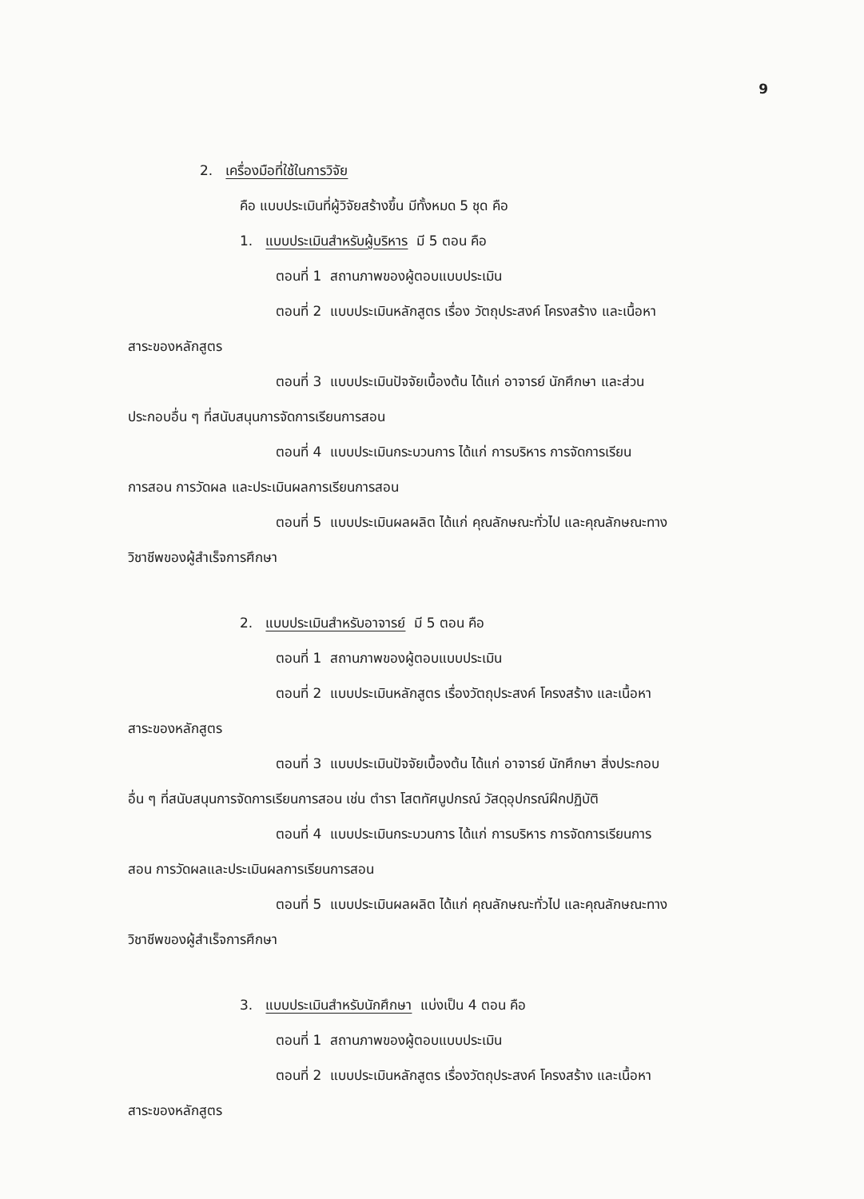9
2. เครื่องมือที่ใช้ในการวิจัย
คือ แบบประเมินที่ผู้วิจัยสร้างขึ้น มีทั้งหมด 5 ชุด คือ
1. แบบประเมินสำหรับผู้บริหาร มี 5 ตอน คือ
ตอนที่ 1 สถานภาพของผู้ตอบแบบประเมิน
ตอนที่ 2 แบบประเมินหลักสูตร เรื่อง วัตถุประสงค์ โครงสร้าง และเนื้อหา
สาระของหลักสูตร
ตอนที่ 3 แบบประเมินปัจจัยเบื้องต้น ได้แก่ อาจารย์ นักศึกษา และส่วน
ประกอบอื่น ๆ ที่สนับสนุนการจัดการเรียนการสอน
ตอนที่ 4 แบบประเมินกระบวนการ ได้แก่ การบริหาร การจัดการเรียน
การสอน การวัดผล และประเมินผลการเรียนการสอน
ตอนที่ 5 แบบประเมินผลผลิต ได้แก่ คุณลักษณะทั่วไป และคุณลักษณะทาง
วิชาชีพของผู้สำเร็จการศึกษา
2. แบบประเมินสำหรับอาจารย์ มี 5 ตอน คือ
ตอนที่ 1 สถานภาพของผู้ตอบแบบประเมิน
ตอนที่ 2 แบบประเมินหลักสูตร เรื่องวัตถุประสงค์ โครงสร้าง และเนื้อหา
สาระของหลักสูตร
ตอนที่ 3 แบบประเมินปัจจัยเบื้องต้น ได้แก่ อาจารย์ นักศึกษา สิ่งประกอบ
อื่น ๆ ที่สนับสนุนการจัดการเรียนการสอน เช่น ตำรา โสตทัศนูปกรณ์ วัสดุอุปกรณ์ฝึกปฏิบัติ
ตอนที่ 4 แบบประเมินกระบวนการ ได้แก่ การบริหาร การจัดการเรียนการ
สอน การวัดผลและประเมินผลการเรียนการสอน
ตอนที่ 5 แบบประเมินผลผลิต ได้แก่ คุณลักษณะทั่วไป และคุณลักษณะทาง
วิชาชีพของผู้สำเร็จการศึกษา
3. แบบประเมินสำหรับนักศึกษา แบ่งเป็น 4 ตอน คือ
ตอนที่ 1 สถานภาพของผู้ตอบแบบประเมิน
ตอนที่ 2 แบบประเมินหลักสูตร เรื่องวัตถุประสงค์ โครงสร้าง และเนื้อหา
สาระของหลักสูตร